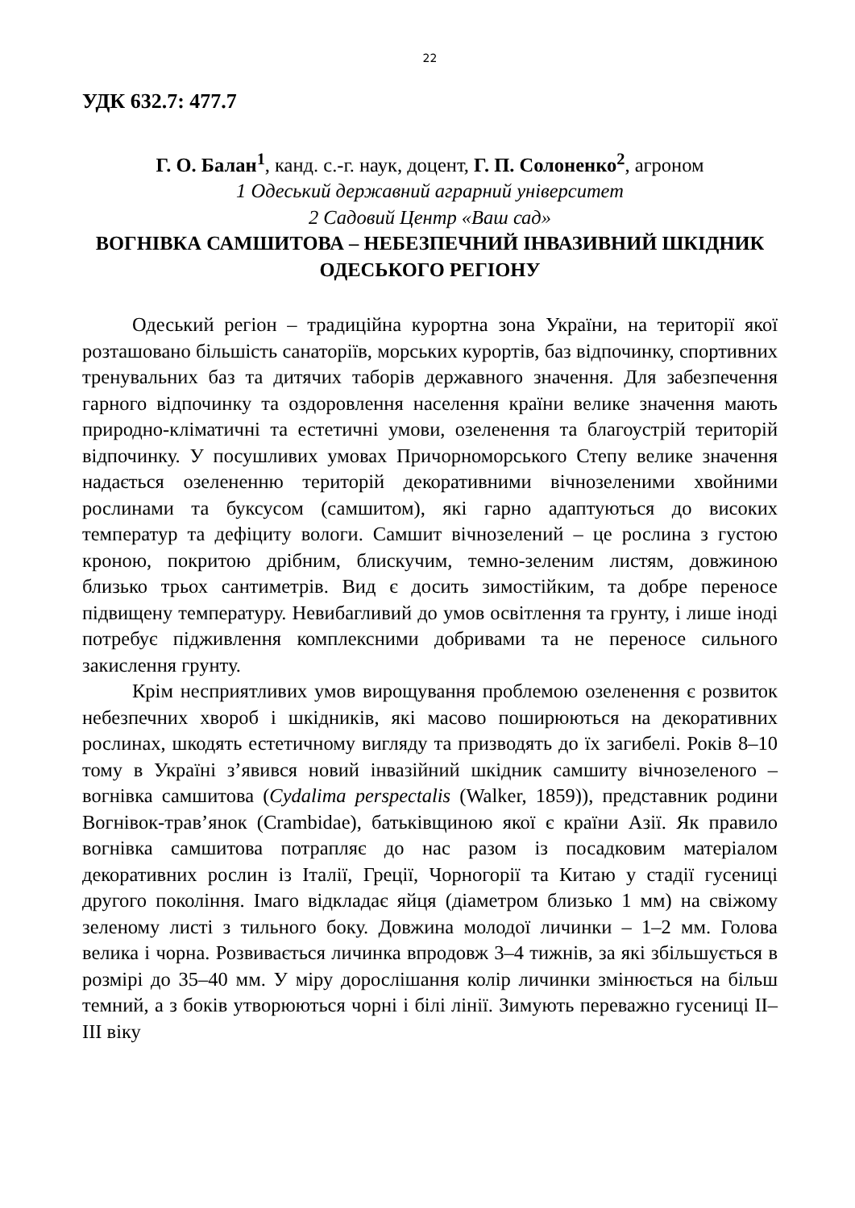22
УДК 632.7: 477.7
Г. О. Балан<sup>1</sup>, канд. с.-г. наук, доцент, Г. П. Солоненко<sup>2</sup>, агроном
1 Одеський державний аграрний університет
2 Садовий Центр «Ваш сад»
ВОГНІВКА САМШИТОВА – НЕБЕЗПЕЧНИЙ ІНВАЗИВНИЙ ШКІДНИК ОДЕСЬКОГО РЕГІОНУ
Одеський регіон – традиційна курортна зона України, на території якої розташовано більшість санаторіїв, морських курортів, баз відпочинку, спортивних тренувальних баз та дитячих таборів державного значення. Для забезпечення гарного відпочинку та оздоровлення населення країни велике значення мають природно-кліматичні та естетичні умови, озеленення та благоустрій територій відпочинку. У посушливих умовах Причорноморського Степу велике значення надається озелененню територій декоративними вічнозеленими хвойними рослинами та буксусом (самшитом), які гарно адаптуються до високих температур та дефіциту вологи. Самшит вічнозелений – це рослина з густою кроною, покритою дрібним, блискучим, темно-зеленим листям, довжиною близько трьох сантиметрів. Вид є досить зимостійким, та добре переносе підвищену температуру. Невибагливий до умов освітлення та грунту, і лише іноді потребує підживлення комплексними добривами та не переносе сильного закислення грунту.
Крім несприятливих умов вирощування проблемою озеленення є розвиток небезпечних хвороб і шкідників, які масово поширюються на декоративних рослинах, шкодять естетичному вигляду та призводять до їх загибелі. Років 8–10 тому в Україні з’явився новий інвазійний шкідник самшиту вічнозеленого – вогнівка самшитова (Cydalima perspectalis (Walker, 1859)), представник родини Вогнівок-трав’янок (Crambidae), батьківщиною якої є країни Азії. Як правило вогнівка самшитова потрапляє до нас разом із посадковим матеріалом декоративних рослин із Італії, Греції, Чорногорії та Китаю у стадії гусениці другого покоління. Імаго відкладає яйця (діаметром близько 1 мм) на свіжому зеленому листі з тильного боку. Довжина молодої личинки – 1–2 мм. Голова велика і чорна. Розвивається личинка впродовж 3–4 тижнів, за які збільшується в розмірі до 35–40 мм. У міру дорослішання колір личинки змінюється на більш темний, а з боків утворюються чорні і білі лінії. Зимують переважно гусениці II–III віку